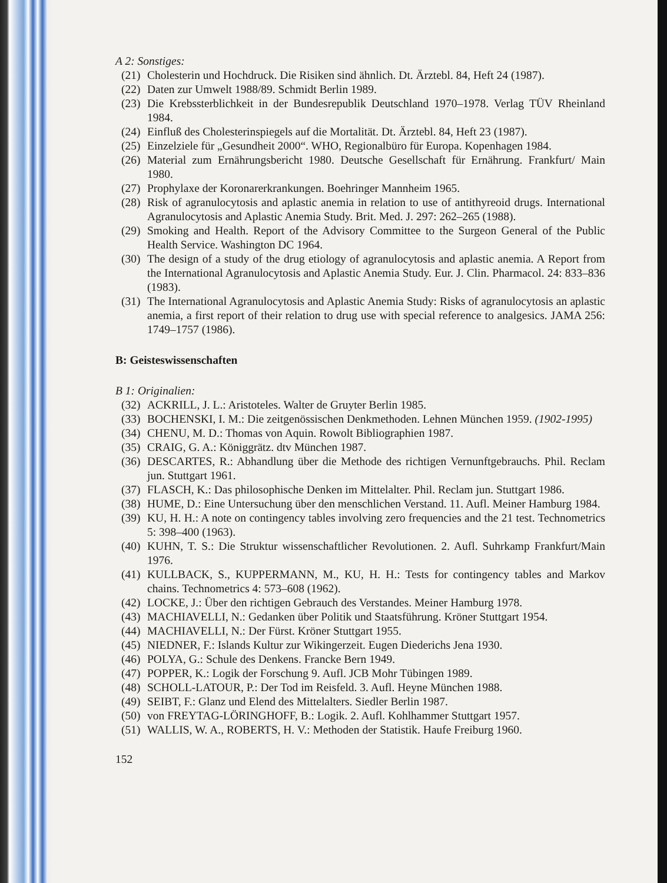A 2: Sonstiges:
(21) Cholesterin und Hochdruck. Die Risiken sind ähnlich. Dt. Ärztebl. 84, Heft 24 (1987).
(22) Daten zur Umwelt 1988/89. Schmidt Berlin 1989.
(23) Die Krebssterblichkeit in der Bundesrepublik Deutschland 1970–1978. Verlag TÜV Rheinland 1984.
(24) Einfluß des Cholesterinspiegels auf die Mortalität. Dt. Ärztebl. 84, Heft 23 (1987).
(25) Einzelziele für „Gesundheit 2000“. WHO, Regionalbüro für Europa. Kopenhagen 1984.
(26) Material zum Ernährungsbericht 1980. Deutsche Gesellschaft für Ernährung. Frankfurt/ Main 1980.
(27) Prophylaxe der Koronarerkrankungen. Boehringer Mannheim 1965.
(28) Risk of agranulocytosis and aplastic anemia in relation to use of antithyreoid drugs. International Agranulocytosis and Aplastic Anemia Study. Brit. Med. J. 297: 262–265 (1988).
(29) Smoking and Health. Report of the Advisory Committee to the Surgeon General of the Public Health Service. Washington DC 1964.
(30) The design of a study of the drug etiology of agranulocytosis and aplastic anemia. A Report from the International Agranulocytosis and Aplastic Anemia Study. Eur. J. Clin. Pharmacol. 24: 833–836 (1983).
(31) The International Agranulocytosis and Aplastic Anemia Study: Risks of agranulocytosis an aplastic anemia, a first report of their relation to drug use with special reference to analgesics. JAMA 256: 1749–1757 (1986).
B: Geisteswissenschaften
B 1: Originalien:
(32) ACKRILL, J. L.: Aristoteles. Walter de Gruyter Berlin 1985.
(33) BOCHENSKI, I. M.: Die zeitgenössischen Denkmethoden. Lehnen München 1959. (1902-1995)
(34) CHENU, M. D.: Thomas von Aquin. Rowolt Bibliographien 1987.
(35) CRAIG, G. A.: Königgrätz. dtv München 1987.
(36) DESCARTES, R.: Abhandlung über die Methode des richtigen Vernunftgebrauchs. Phil. Reclam jun. Stuttgart 1961.
(37) FLASCH, K.: Das philosophische Denken im Mittelalter. Phil. Reclam jun. Stuttgart 1986.
(38) HUME, D.: Eine Untersuchung über den menschlichen Verstand. 11. Aufl. Meiner Hamburg 1984.
(39) KU, H. H.: A note on contingency tables involving zero frequencies and the 21 test. Technometrics 5: 398–400 (1963).
(40) KUHN, T. S.: Die Struktur wissenschaftlicher Revolutionen. 2. Aufl. Suhrkamp Frankfurt/Main 1976.
(41) KULLBACK, S., KUPPERMANN, M., KU, H. H.: Tests for contingency tables and Markov chains. Technometrics 4: 573–608 (1962).
(42) LOCKE, J.: Über den richtigen Gebrauch des Verstandes. Meiner Hamburg 1978.
(43) MACHIAVELLI, N.: Gedanken über Politik und Staatsführung. Kröner Stuttgart 1954.
(44) MACHIAVELLI, N.: Der Fürst. Kröner Stuttgart 1955.
(45) NIEDNER, F.: Islands Kultur zur Wikingerzeit. Eugen Diederichs Jena 1930.
(46) POLYA, G.: Schule des Denkens. Francke Bern 1949.
(47) POPPER, K.: Logik der Forschung 9. Aufl. JCB Mohr Tübingen 1989.
(48) SCHOLL-LATOUR, P.: Der Tod im Reisfeld. 3. Aufl. Heyne München 1988.
(49) SEIBT, F.: Glanz und Elend des Mittelalters. Siedler Berlin 1987.
(50) von FREYTAG-LÖRINGHOFF, B.: Logik. 2. Aufl. Kohlhammer Stuttgart 1957.
(51) WALLIS, W. A., ROBERTS, H. V.: Methoden der Statistik. Haufe Freiburg 1960.
152